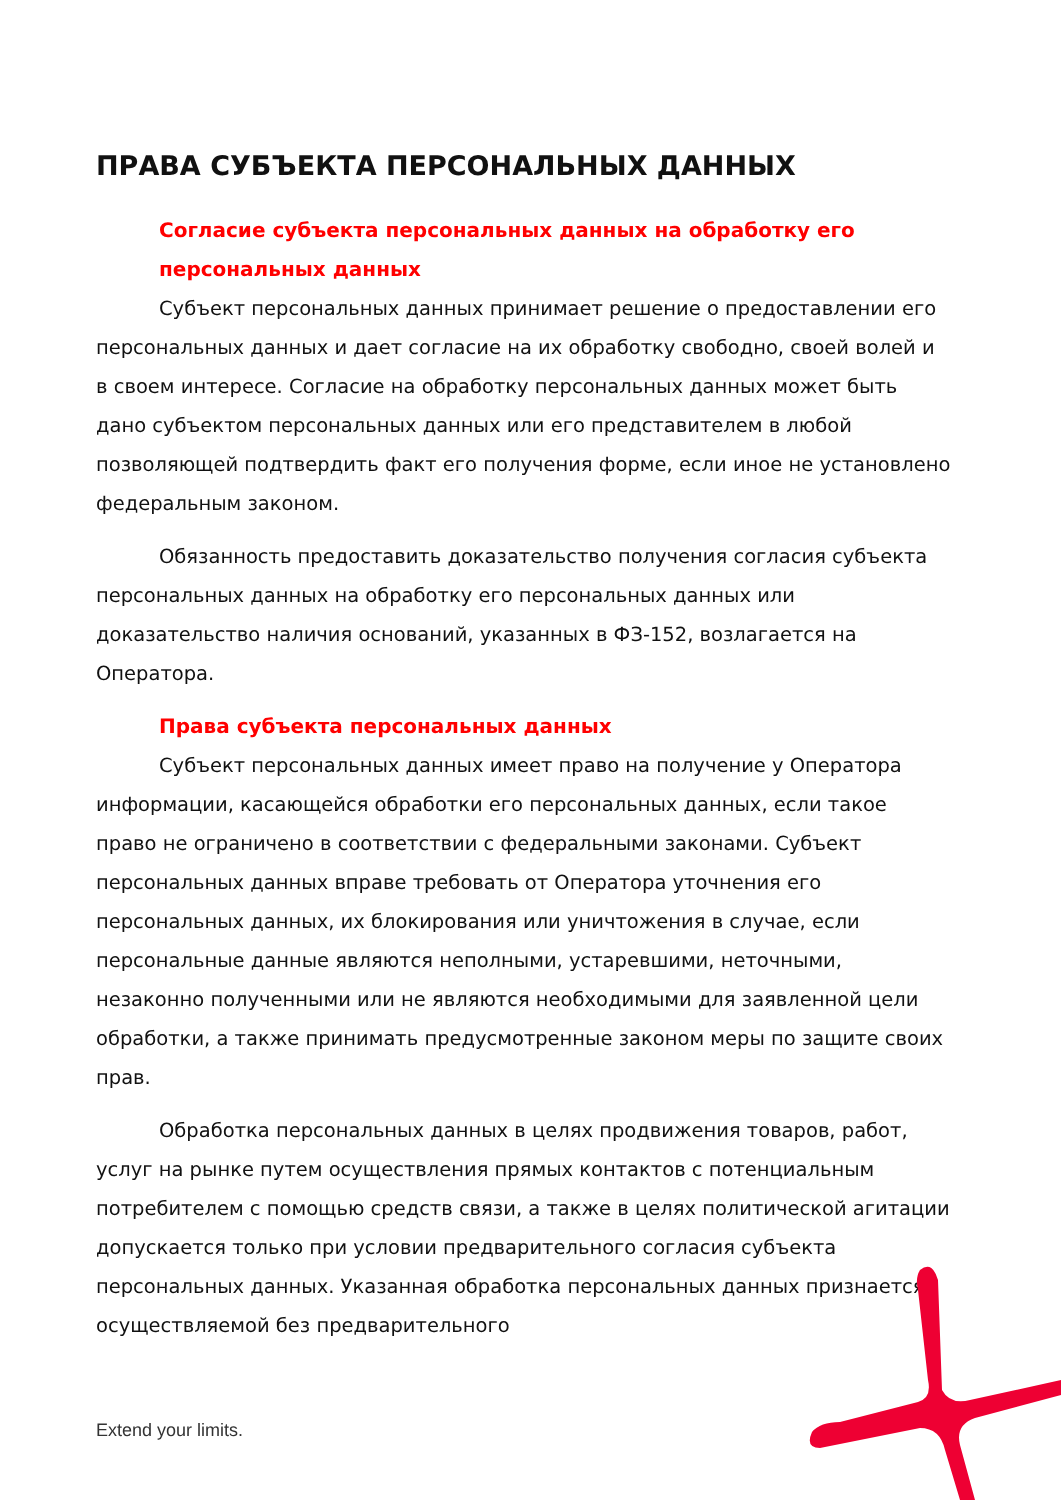ПРАВА СУБЪЕКТА ПЕРСОНАЛЬНЫХ ДАННЫХ
Согласие субъекта персональных данных на обработку его персональных данных
Субъект персональных данных принимает решение о предоставлении его персональных данных и дает согласие на их обработку свободно, своей волей и в своем интересе. Согласие на обработку персональных данных может быть дано субъектом персональных данных или его представителем в любой позволяющей подтвердить факт его получения форме, если иное не установлено федеральным законом.
Обязанность предоставить доказательство получения согласия субъекта персональных данных на обработку его персональных данных или доказательство наличия оснований, указанных в ФЗ-152, возлагается на Оператора.
Права субъекта персональных данных
Субъект персональных данных имеет право на получение у Оператора информации, касающейся обработки его персональных данных, если такое право не ограничено в соответствии с федеральными законами. Субъект персональных данных вправе требовать от Оператора уточнения его персональных данных, их блокирования или уничтожения в случае, если персональные данные являются неполными, устаревшими, неточными, незаконно полученными или не являются необходимыми для заявленной цели обработки, а также принимать предусмотренные законом меры по защите своих прав.
Обработка персональных данных в целях продвижения товаров, работ, услуг на рынке путем осуществления прямых контактов с потенциальным потребителем с помощью средств связи, а также в целях политической агитации допускается только при условии предварительного согласия субъекта персональных данных. Указанная обработка персональных данных признается осуществляемой без предварительного
Extend your limits.